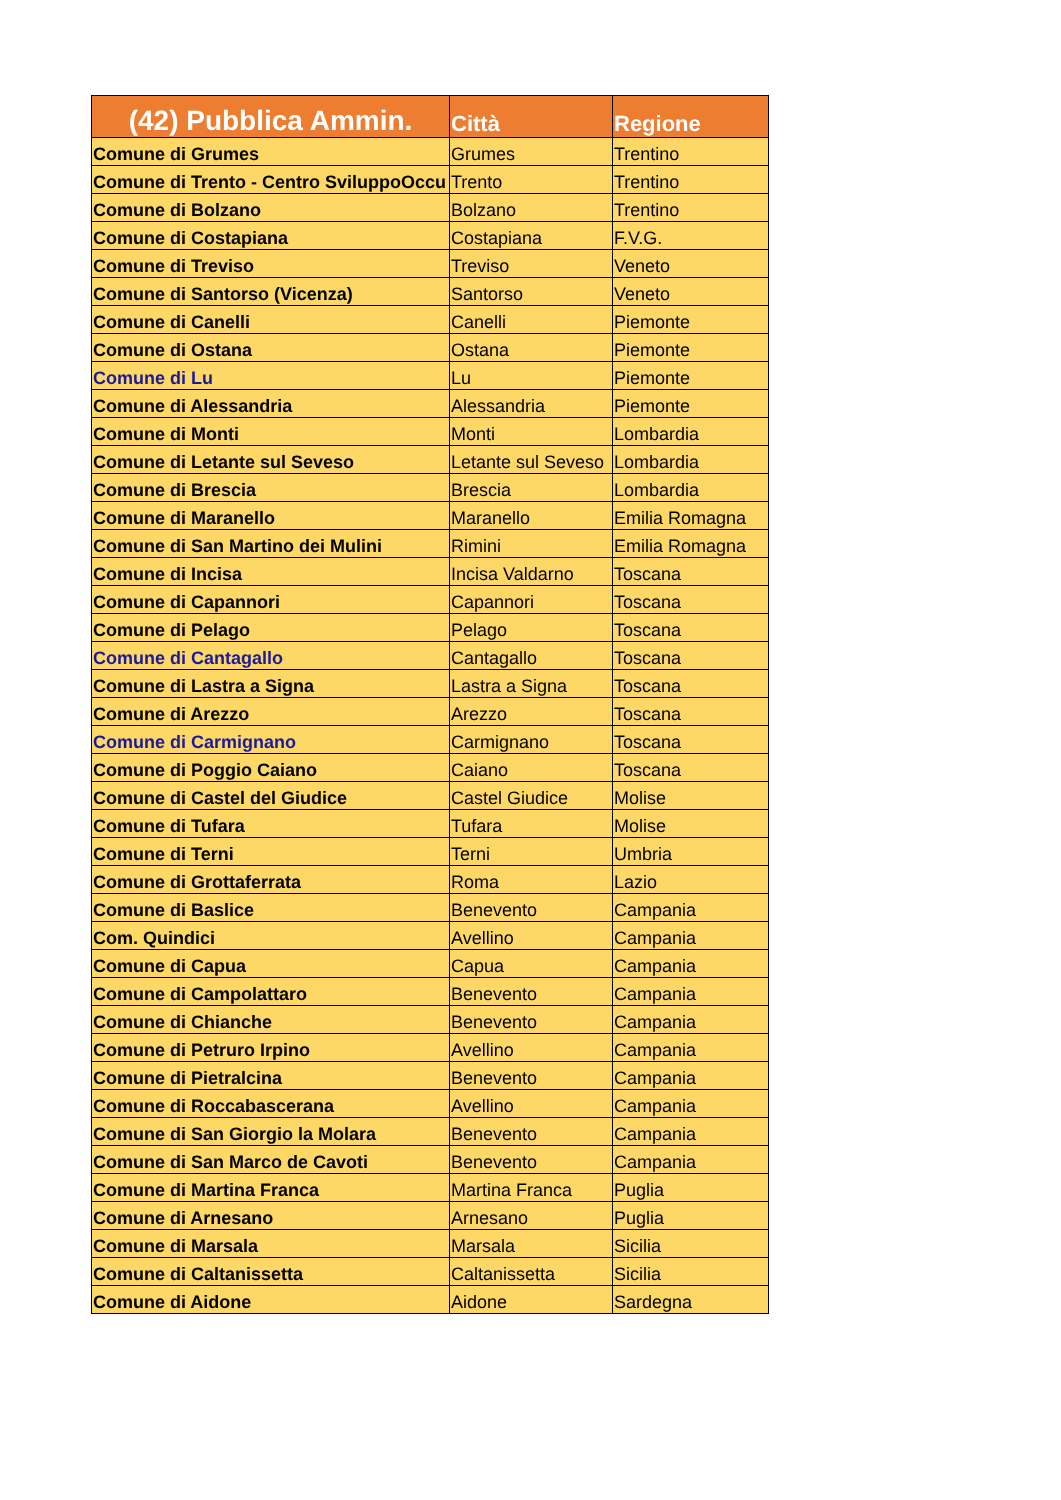| (42) Pubblica Ammin. | Città | Regione |
| --- | --- | --- |
| Comune di Grumes | Grumes | Trentino |
| Comune di Trento - Centro SviluppoOccu | Trento | Trentino |
| Comune di Bolzano | Bolzano | Trentino |
| Comune di Costapiana | Costapiana | F.V.G. |
| Comune di Treviso | Treviso | Veneto |
| Comune di Santorso (Vicenza) | Santorso | Veneto |
| Comune di Canelli | Canelli | Piemonte |
| Comune di Ostana | Ostana | Piemonte |
| Comune di Lu | Lu | Piemonte |
| Comune di Alessandria | Alessandria | Piemonte |
| Comune di Monti | Monti | Lombardia |
| Comune di Letante sul Seveso | Letante sul Seveso | Lombardia |
| Comune di Brescia | Brescia | Lombardia |
| Comune di Maranello | Maranello | Emilia Romagna |
| Comune di San Martino dei Mulini | Rimini | Emilia Romagna |
| Comune di Incisa | Incisa Valdarno | Toscana |
| Comune di Capannori | Capannori | Toscana |
| Comune di Pelago | Pelago | Toscana |
| Comune di Cantagallo | Cantagallo | Toscana |
| Comune di Lastra a Signa | Lastra a Signa | Toscana |
| Comune di Arezzo | Arezzo | Toscana |
| Comune di Carmignano | Carmignano | Toscana |
| Comune di Poggio Caiano | Caiano | Toscana |
| Comune di Castel del Giudice | Castel Giudice | Molise |
| Comune di Tufara | Tufara | Molise |
| Comune di Terni | Terni | Umbria |
| Comune di Grottaferrata | Roma | Lazio |
| Comune di Baslice | Benevento | Campania |
| Com. Quindici | Avellino | Campania |
| Comune di Capua | Capua | Campania |
| Comune di Campolattaro | Benevento | Campania |
| Comune di Chianche | Benevento | Campania |
| Comune di Petruro Irpino | Avellino | Campania |
| Comune di Pietralcina | Benevento | Campania |
| Comune di Roccabascerana | Avellino | Campania |
| Comune di San Giorgio la Molara | Benevento | Campania |
| Comune di San Marco de Cavoti | Benevento | Campania |
| Comune di Martina Franca | Martina Franca | Puglia |
| Comune di Arnesano | Arnesano | Puglia |
| Comune di Marsala | Marsala | Sicilia |
| Comune di Caltanissetta | Caltanissetta | Sicilia |
| Comune di Aidone | Aidone | Sardegna |